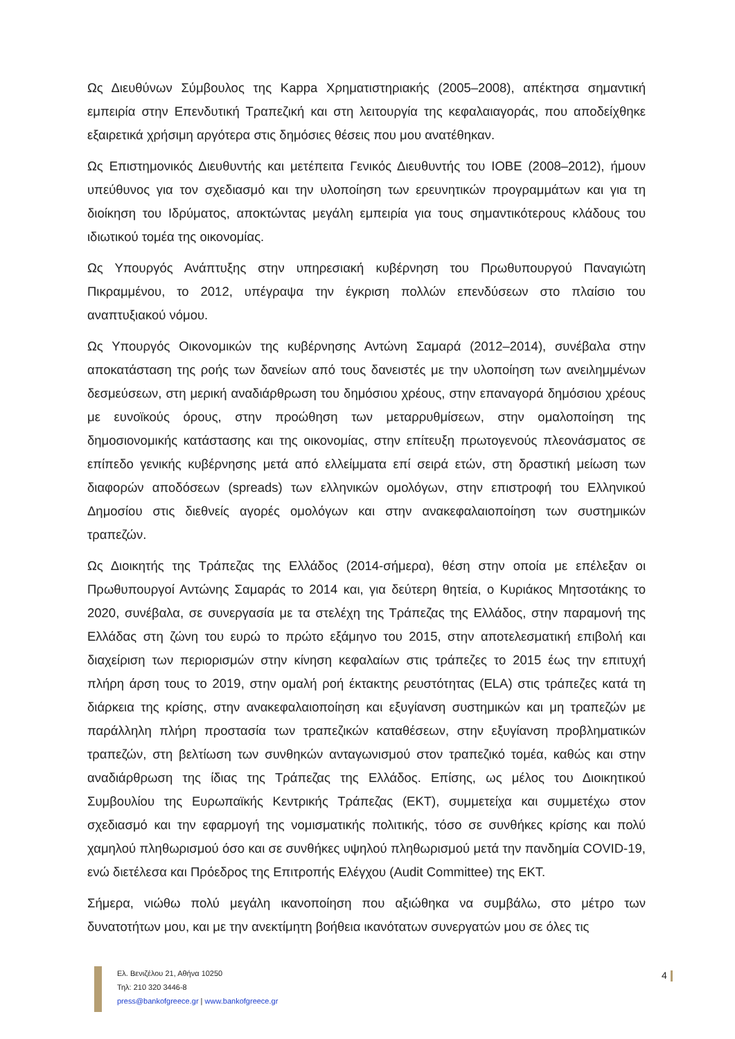Ως Διευθύνων Σύμβουλος της Kappa Χρηματιστηριακής (2005–2008), απέκτησα σημαντική εμπειρία στην Επενδυτική Τραπεζική και στη λειτουργία της κεφαλαιαγοράς, που αποδείχθηκε εξαιρετικά χρήσιμη αργότερα στις δημόσιες θέσεις που μου ανατέθηκαν.
Ως Επιστημονικός Διευθυντής και μετέπειτα Γενικός Διευθυντής του ΙΟΒΕ (2008–2012), ήμουν υπεύθυνος για τον σχεδιασμό και την υλοποίηση των ερευνητικών προγραμμάτων και για τη διοίκηση του Ιδρύματος, αποκτώντας μεγάλη εμπειρία για τους σημαντικότερους κλάδους του ιδιωτικού τομέα της οικονομίας.
Ως Υπουργός Ανάπτυξης στην υπηρεσιακή κυβέρνηση του Πρωθυπουργού Παναγιώτη Πικραμμένου, το 2012, υπέγραψα την έγκριση πολλών επενδύσεων στο πλαίσιο του αναπτυξιακού νόμου.
Ως Υπουργός Οικονομικών της κυβέρνησης Αντώνη Σαμαρά (2012–2014), συνέβαλα στην αποκατάσταση της ροής των δανείων από τους δανειστές με την υλοποίηση των ανειλημμένων δεσμεύσεων, στη μερική αναδιάρθρωση του δημόσιου χρέους, στην επαναγορά δημόσιου χρέους με ευνοϊκούς όρους, στην προώθηση των μεταρρυθμίσεων, στην ομαλοποίηση της δημοσιονομικής κατάστασης και της οικονομίας, στην επίτευξη πρωτογενούς πλεονάσματος σε επίπεδο γενικής κυβέρνησης μετά από ελλείμματα επί σειρά ετών, στη δραστική μείωση των διαφορών αποδόσεων (spreads) των ελληνικών ομολόγων, στην επιστροφή του Ελληνικού Δημοσίου στις διεθνείς αγορές ομολόγων και στην ανακεφαλαιοποίηση των συστημικών τραπεζών.
Ως Διοικητής της Τράπεζας της Ελλάδος (2014-σήμερα), θέση στην οποία με επέλεξαν οι Πρωθυπουργοί Αντώνης Σαμαράς το 2014 και, για δεύτερη θητεία, ο Κυριάκος Μητσοτάκης το 2020, συνέβαλα, σε συνεργασία με τα στελέχη της Τράπεζας της Ελλάδος, στην παραμονή της Ελλάδας στη ζώνη του ευρώ το πρώτο εξάμηνο του 2015, στην αποτελεσματική επιβολή και διαχείριση των περιορισμών στην κίνηση κεφαλαίων στις τράπεζες το 2015 έως την επιτυχή πλήρη άρση τους το 2019, στην ομαλή ροή έκτακτης ρευστότητας (ELA) στις τράπεζες κατά τη διάρκεια της κρίσης, στην ανακεφαλαιοποίηση και εξυγίανση συστημικών και μη τραπεζών με παράλληλη πλήρη προστασία των τραπεζικών καταθέσεων, στην εξυγίανση προβληματικών τραπεζών, στη βελτίωση των συνθηκών ανταγωνισμού στον τραπεζικό τομέα, καθώς και στην αναδιάρθρωση της ίδιας της Τράπεζας της Ελλάδος. Επίσης, ως μέλος του Διοικητικού Συμβουλίου της Ευρωπαϊκής Κεντρικής Τράπεζας (ΕΚΤ), συμμετείχα και συμμετέχω στον σχεδιασμό και την εφαρμογή της νομισματικής πολιτικής, τόσο σε συνθήκες κρίσης και πολύ χαμηλού πληθωρισμού όσο και σε συνθήκες υψηλού πληθωρισμού μετά την πανδημία COVID-19, ενώ διετέλεσα και Πρόεδρος της Επιτροπής Ελέγχου (Audit Committee) της ΕΚΤ.
Σήμερα, νιώθω πολύ μεγάλη ικανοποίηση που αξιώθηκα να συμβάλω, στο μέτρο των δυνατοτήτων μου, και με την ανεκτίμητη βοήθεια ικανότατων συνεργατών μου σε όλες τις
Ελ. Βενιζέλου 21, Αθήνα 10250
Τηλ: 210 320 3446-8
press@bankofgreece.gr | www.bankofgreece.gr
4